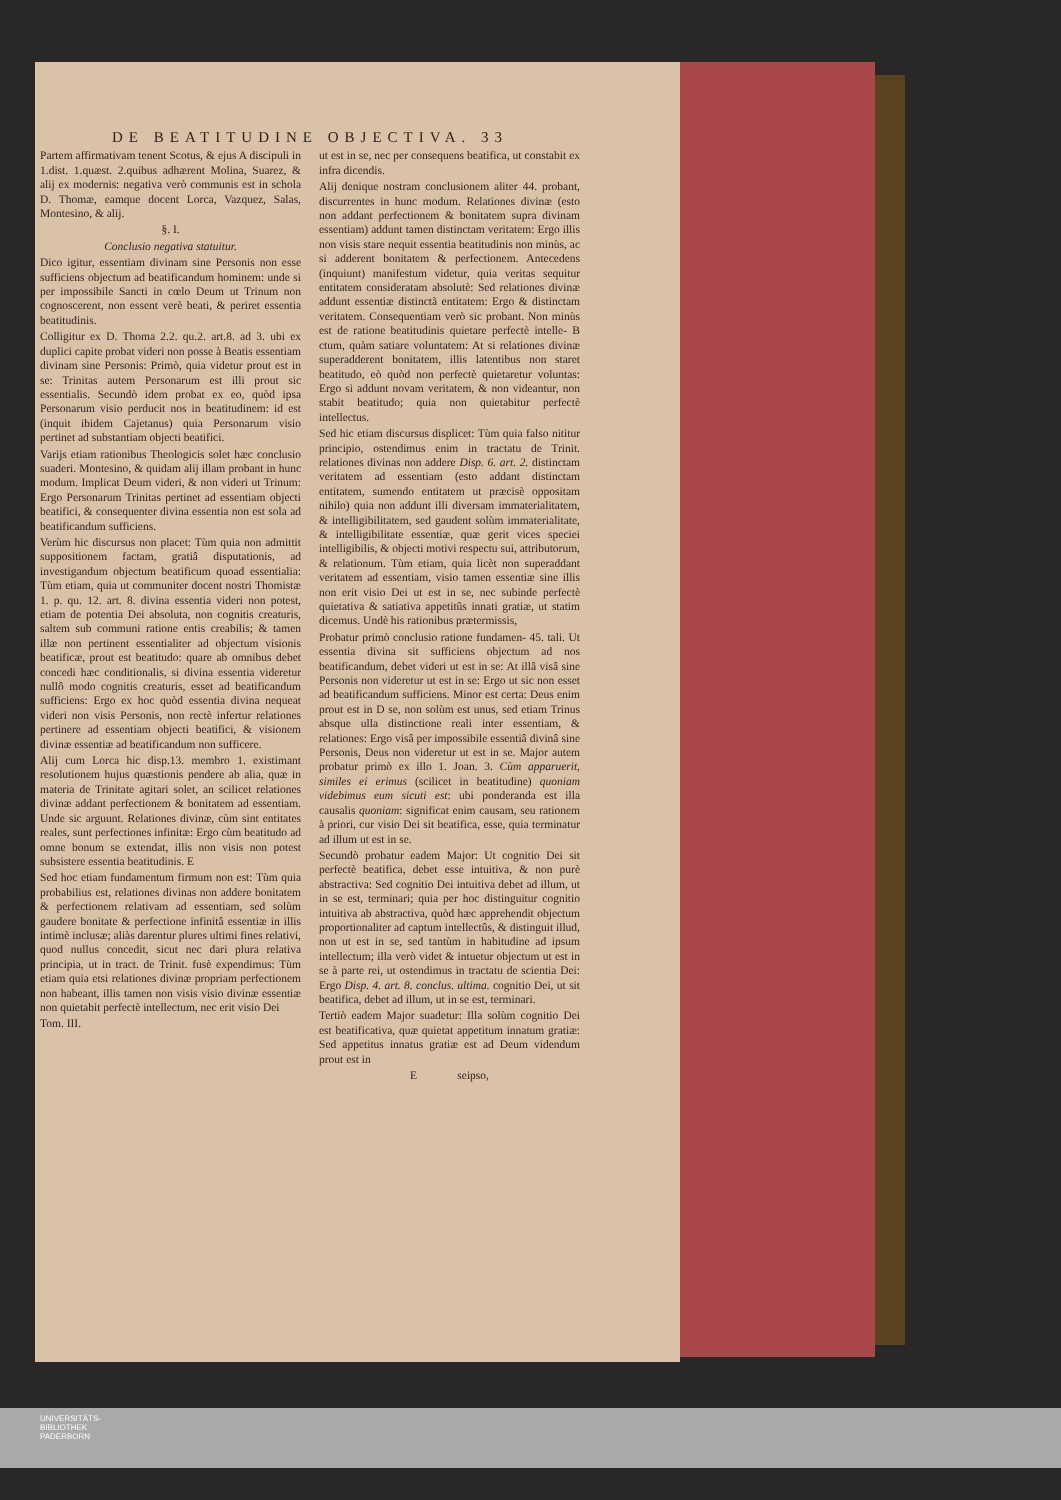DE BEATITUDINE OBJECTIVA. 33
Partem affirmativam tenent Scotus, & ejus A discipuli in 1.dist. 1.quæst. 2.quibus adhærent Molina, Suarez, & alij ex modernis: negativa verò communis est in schola D. Thomæ, eamque docent Lorca, Vazquez, Salas, Montesino, & alij.
§. I.
Conclusio negativa statuitur.
Dico igitur, essentiam divinam sine Personis non esse sufficiens objectum ad beatificandum hominem: unde si per impossibile Sancti in cœlo Deum ut Trinum non cognoscerent, non essent verè beati, & periret essentia beatitudinis.
Colligitur ex D. Thoma 2.2. qu.2. art.8. ad 3. ubi ex duplici capite probat videri non posse à Beatis essentiam divinam sine Personis: Primò, quia videtur prout est in se: Trinitas autem Personarum est illi prout sic essentialis. Secundò idem probat ex eo, quòd ipsa Personarum visio perducit nos in beatitudinem: id est (inquit ibidem Cajetanus) quia Personarum visio pertinet ad substantiam objecti beatifici.
Varijs etiam rationibus Theologicis solet hæc conclusio suaderi. Montesino, & quidam alij illam probant in hunc modum. Implicat Deum videri, & non videri ut Trinum: Ergo Personarum Trinitas pertinet ad essentiam objecti beatifici, & consequenter divina essentia non est sola ad beatificandum sufficiens.
Verùm hic discursus non placet: Tùm quia non admittit suppositionem factam, gratiâ disputationis, ad investigandum objectum beatificum quoad essentialia: Tùm etiam, quia ut communiter docent nostri Thomistæ 1. p. qu. 12. art. 8. divina essentia videri non potest, etiam de potentia Dei absoluta, non cognitis creaturis, saltem sub communi ratione entis creabilis; & tamen illæ non pertinent essentialiter ad objectum visionis beatificæ, prout est beatitudo: quare ab omnibus debet concedi hæc conditionalis, si divina essentia videretur nullô modo cognitis creaturis, esset ad beatificandum sufficiens: Ergo ex hoc quòd essentia divina nequeat videri non visis Personis, non rectè infertur relationes pertinere ad essentiam objecti beatifici, & visionem divinæ essentiæ ad beatificandum non sufficere.
Alij cum Lorca hic disp.13. membro 1. existimant resolutionem hujus quæstionis pendere ab alia, quæ in materia de Trinitate agitari solet, an scilicet relationes divinæ addant perfectionem & bonitatem ad essentiam. Unde sic arguunt. Relationes divinæ, cùm sint entitates reales, sunt perfectiones infinitæ: Ergo cùm beatitudo ad omne bonum se extendat, illis non visis non potest subsistere essentia beatitudinis. E
Sed hoc etiam fundamentum firmum non est: Tùm quia probabilius est, relationes divinas non addere bonitatem & perfectionem relativam ad essentiam, sed solùm gaudere bonitate & perfectione infinitâ essentiæ in illis intimè inclusæ; aliàs darentur plures ultimi fines relativi, quod nullus concedit, sicut nec dari plura relativa principia, ut in tract. de Trinit. fusè expendimus: Tùm etiam quia etsi relationes divinæ propriam perfectionem non habeant, illis tamen non visis visio divinæ essentiæ non quietabit perfectè intellectum, nec erit visio Dei
Tom. III.
ut est in se, nec per consequens beatifica, ut constabit ex infra dicendis.
Alij denique nostram conclusionem aliter 44. probant, discurrentes in hunc modum. Relationes divinæ (esto non addant perfectionem & bonitatem supra divinam essentiam) addunt tamen distinctam veritatem: Ergo illis non visis stare nequit essentia beatitudinis non minùs, ac si adderent bonitatem & perfectionem. Antecedens (inquiunt) manifestum videtur, quia veritas sequitur entitatem consideratam absolutè: Sed relationes divinæ addunt essentiæ distinctã entitatem: Ergo & distinctam veritatem. Consequentiam verò sic probant. Non minùs est de ratione beatitudinis quietare perfectè intelle- B ctum, quàm satiare voluntatem: At si relationes divinæ superadderent bonitatem, illis latentibus non staret beatitudo, eò quòd non perfectè quietaretur voluntas: Ergo si addunt novam veritatem, & non videantur, non stabit beatitudo; quia non quietabitur perfectè intellectus.
Sed hic etiam discursus displicet: Tùm quia falso nititur principio, ostendimus enim in tractatu de Trinit. relationes divinas non addere Disp. 6. art. 2. distinctam veritatem ad essentiam (esto addant distinctam entitatem, sumendo entitatem ut præcisè oppositam nihilo) quia non addunt illi diversam immaterialitatem, & intelligibilitatem, sed gaudent solùm immaterialitate, & intelligibilitate essentiæ, quæ gerit vices speciei intelligibilis, & objecti motivi respectu sui, attributorum, & relationum. Tùm etiam, quia licèt non superaddant veritatem ad essentiam, visio tamen essentiæ sine illis non erit visio Dei ut est in se, nec subinde perfectè quietativa & satiativa appetitûs innati gratiæ, ut statim dicemus. Undè his rationibus prætermissis,
Probatur primò conclusio ratione fundamen- 45. tali. Ut essentia divina sit sufficiens objectum ad nos beatificandum, debet videri ut est in se: At illâ visâ sine Personis non videretur ut est in se: Ergo ut sic non esset ad beatificandum sufficiens. Minor est certa: Deus enim prout est in D se, non solùm est unus, sed etiam Trinus absque ulla distinctione reali inter essentiam, & relationes: Ergo visâ per impossibile essentiâ divinâ sine Personis, Deus non videretur ut est in se. Major autem probatur primò ex illo 1. Joan. 3. Cùm apparuerit, similes ei erimus (scilicet in beatitudine) quoniam videbimus eum sicuti est: ubi ponderanda est illa causalis quoniam: significat enim causam, seu rationem à priori, cur visio Dei sit beatifica, esse, quia terminatur ad illum ut est in se.
Secundò probatur eadem Major: Ut cognitio Dei sit perfectè beatifica, debet esse intuitiva, & non purè abstractiva: Sed cognitio Dei intuitiva debet ad illum, ut in se est, terminari; quia per hoc distinguitur cognitio intuitiva ab abstractiva, quòd hæc apprehendit objectum proportionaliter ad captum intellectûs, & distinguit illud, non ut est in se, sed tantùm in habitudine ad ipsum intellectum; illa verò videt & intuetur objectum ut est in se à parte rei, ut ostendimus in tractatu de scientia Dei: Ergo Disp. 4. art. 8. conclus. ultima. cognitio Dei, ut sit beatifica, debet ad illum, ut in se est, terminari.
Tertiò eadem Major suadetur: Illa solùm cognitio Dei est beatificativa, quæ quietat appetitum innatum gratiæ: Sed appetitus innatus gratiæ est ad Deum videndum prout est in
E seipso,
UNIVERSITÄTS-
BIBLIOTHEK
PADERBORN